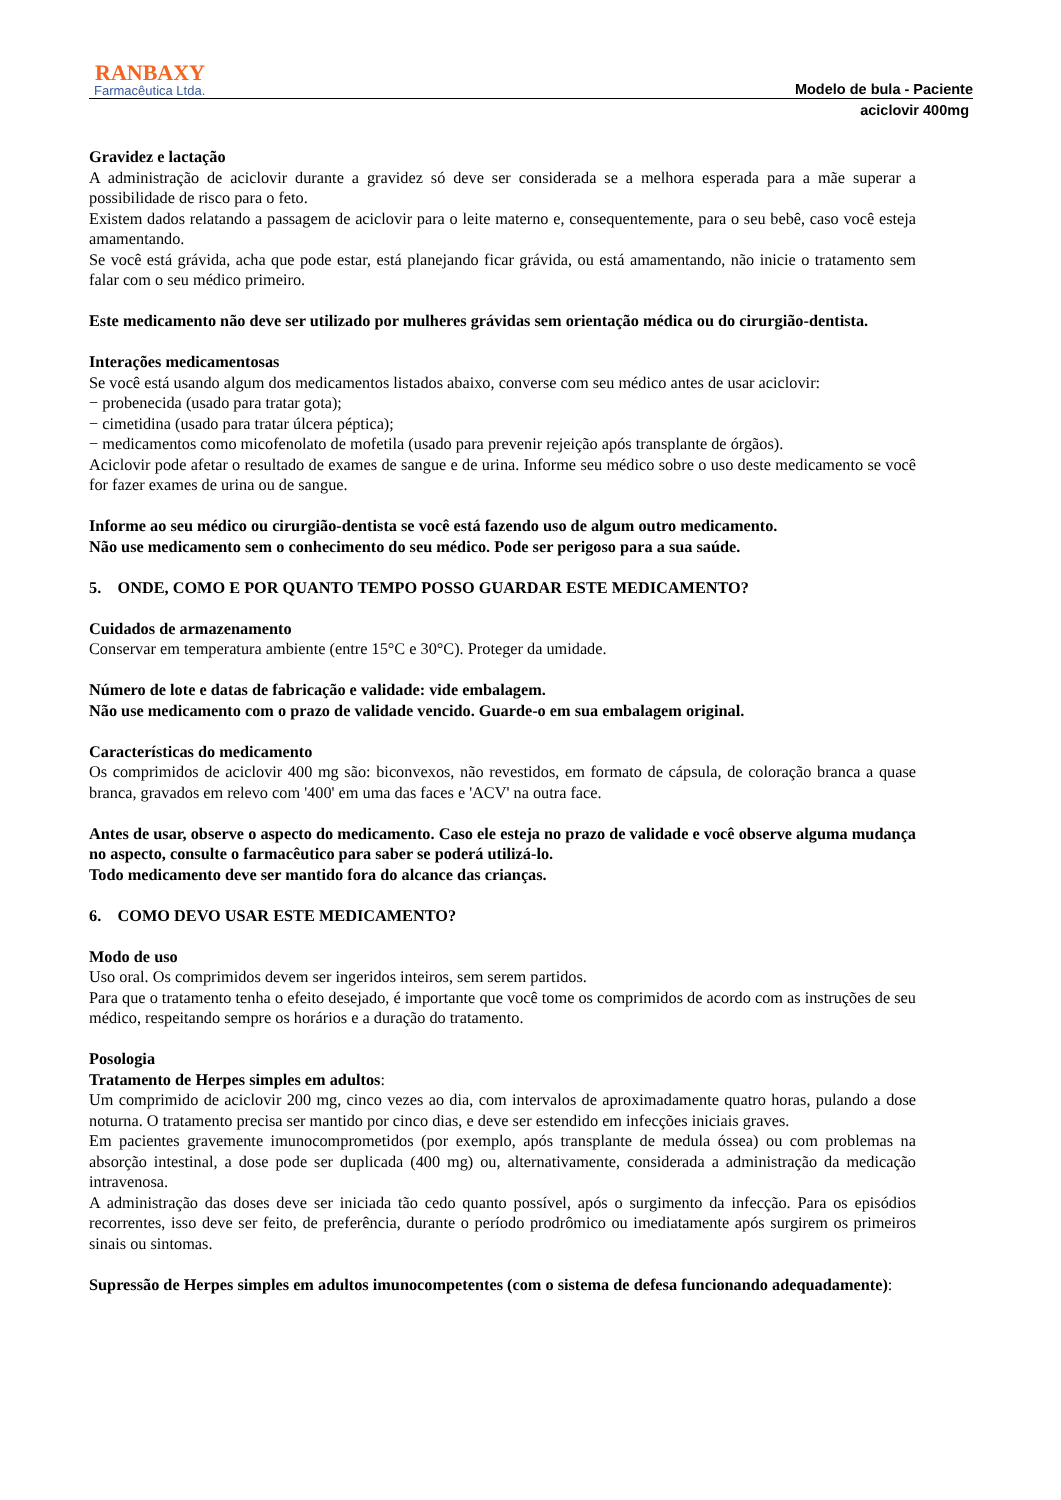RANBAXY
Farmacêutica Ltda.
Modelo de bula - Paciente
aciclovir 400mg
Gravidez e lactação
A administração de aciclovir durante a gravidez só deve ser considerada se a melhora esperada para a mãe superar a possibilidade de risco para o feto.
Existem dados relatando a passagem de aciclovir para o leite materno e, consequentemente, para o seu bebê, caso você esteja amamentando.
Se você está grávida, acha que pode estar, está planejando ficar grávida, ou está amamentando, não inicie o tratamento sem falar com o seu médico primeiro.
Este medicamento não deve ser utilizado por mulheres grávidas sem orientação médica ou do cirurgião-dentista.
Interações medicamentosas
Se você está usando algum dos medicamentos listados abaixo, converse com seu médico antes de usar aciclovir:
− probenecida (usado para tratar gota);
− cimetidina (usado para tratar úlcera péptica);
− medicamentos como micofenolato de mofetila (usado para prevenir rejeição após transplante de órgãos).
Aciclovir pode afetar o resultado de exames de sangue e de urina. Informe seu médico sobre o uso deste medicamento se você for fazer exames de urina ou de sangue.
Informe ao seu médico ou cirurgião-dentista se você está fazendo uso de algum outro medicamento.
Não use medicamento sem o conhecimento do seu médico. Pode ser perigoso para a sua saúde.
5. ONDE, COMO E POR QUANTO TEMPO POSSO GUARDAR ESTE MEDICAMENTO?
Cuidados de armazenamento
Conservar em temperatura ambiente (entre 15°C e 30°C). Proteger da umidade.
Número de lote e datas de fabricação e validade: vide embalagem.
Não use medicamento com o prazo de validade vencido. Guarde-o em sua embalagem original.
Características do medicamento
Os comprimidos de aciclovir 400 mg são: biconvexos, não revestidos, em formato de cápsula, de coloração branca a quase branca, gravados em relevo com '400' em uma das faces e 'ACV' na outra face.
Antes de usar, observe o aspecto do medicamento. Caso ele esteja no prazo de validade e você observe alguma mudança no aspecto, consulte o farmacêutico para saber se poderá utilizá-lo.
Todo medicamento deve ser mantido fora do alcance das crianças.
6. COMO DEVO USAR ESTE MEDICAMENTO?
Modo de uso
Uso oral. Os comprimidos devem ser ingeridos inteiros, sem serem partidos.
Para que o tratamento tenha o efeito desejado, é importante que você tome os comprimidos de acordo com as instruções de seu médico, respeitando sempre os horários e a duração do tratamento.
Posologia
Tratamento de Herpes simples em adultos:
Um comprimido de aciclovir 200 mg, cinco vezes ao dia, com intervalos de aproximadamente quatro horas, pulando a dose noturna. O tratamento precisa ser mantido por cinco dias, e deve ser estendido em infecções iniciais graves.
Em pacientes gravemente imunocomprometidos (por exemplo, após transplante de medula óssea) ou com problemas na absorção intestinal, a dose pode ser duplicada (400 mg) ou, alternativamente, considerada a administração da medicação intravenosa.
A administração das doses deve ser iniciada tão cedo quanto possível, após o surgimento da infecção. Para os episódios recorrentes, isso deve ser feito, de preferência, durante o período prodrômico ou imediatamente após surgirem os primeiros sinais ou sintomas.
Supressão de Herpes simples em adultos imunocompetentes (com o sistema de defesa funcionando adequadamente):